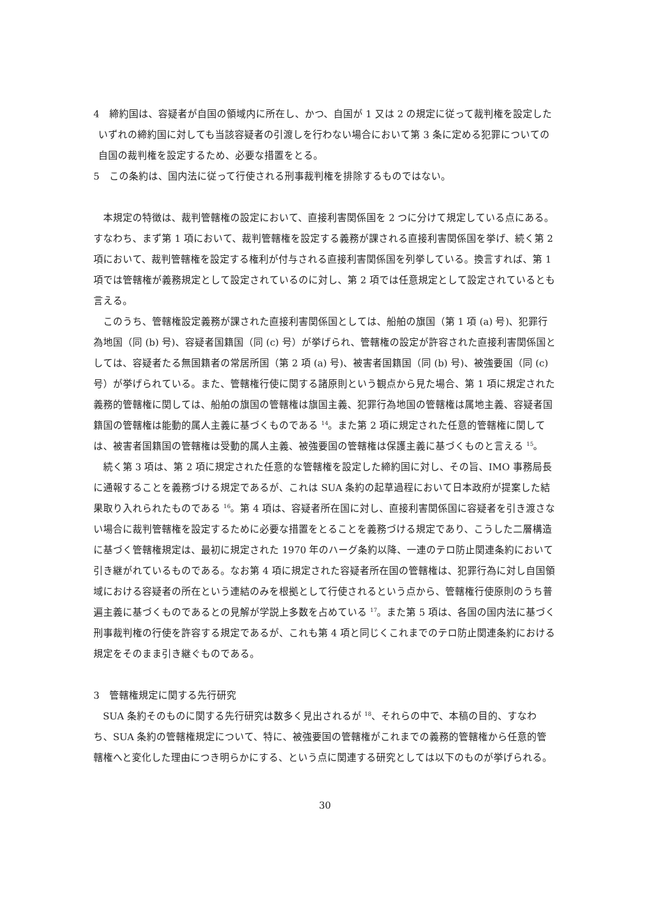4　締約国は、容疑者が自国の領域内に所在し、かつ、自国が 1 又は 2 の規定に従って裁判権を設定したいずれの締約国に対しても当該容疑者の引渡しを行わない場合において第 3 条に定める犯罪についての自国の裁判権を設定するため、必要な措置をとる。
5　この条約は、国内法に従って行使される刑事裁判権を排除するものではない。
本規定の特徴は、裁判管轄権の設定において、直接利害関係国を 2 つに分けて規定している点にある。すなわち、まず第 1 項において、裁判管轄権を設定する義務が課される直接利害関係国を挙げ、続く第 2 項において、裁判管轄権を設定する権利が付与される直接利害関係国を列挙している。換言すれば、第 1 項では管轄権が義務規定として設定されているのに対し、第 2 項では任意規定として設定されているとも言える。
このうち、管轄権設定義務が課された直接利害関係国としては、船舶の旗国（第 1 項 (a) 号)、犯罪行為地国（同 (b) 号)、容疑者国籍国（同 (c) 号）が挙げられ、管轄権の設定が許容された直接利害関係国としては、容疑者たる無国籍者の常居所国（第 2 項 (a) 号)、被害者国籍国（同 (b) 号)、被強要国（同 (c) 号）が挙げられている。また、管轄権行使に関する諸原則という観点から見た場合、第 1 項に規定された義務的管轄権に関しては、船舶の旗国の管轄権は旗国主義、犯罪行為地国の管轄権は属地主義、容疑者国籍国の管轄権は能動的属人主義に基づくものである <sup>14</sup>。また第 2 項に規定された任意的管轄権に関しては、被害者国籍国の管轄権は受動的属人主義、被強要国の管轄権は保護主義に基づくものと言える <sup>15</sup>。
続く第 3 項は、第 2 項に規定された任意的な管轄権を設定した締約国に対し、その旨、IMO 事務局長に通報することを義務づける規定であるが、これは SUA 条約の起草過程において日本政府が提案した結果取り入れられたものである <sup>16</sup>。第 4 項は、容疑者所在国に対し、直接利害関係国に容疑者を引き渡さない場合に裁判管轄権を設定するために必要な措置をとることを義務づける規定であり、こうした二層構造に基づく管轄権規定は、最初に規定された 1970 年のハーグ条約以降、一連のテロ防止関連条約において引き継がれているものである。なお第 4 項に規定された容疑者所在国の管轄権は、犯罪行為に対し自国領域における容疑者の所在という連結のみを根拠として行使されるという点から、管轄権行使原則のうち普遍主義に基づくものであるとの見解が学説上多数を占めている <sup>17</sup>。また第 5 項は、各国の国内法に基づく刑事裁判権の行使を許容する規定であるが、これも第 4 項と同じくこれまでのテロ防止関連条約における規定をそのまま引き継ぐものである。
3　管轄権規定に関する先行研究
SUA 条約そのものに関する先行研究は数多く見出されるが <sup>18</sup>、それらの中で、本稿の目的、すなわち、SUA 条約の管轄権規定について、特に、被強要国の管轄権がこれまでの義務的管轄権から任意的管轄権へと変化した理由につき明らかにする、という点に関連する研究としては以下のものが挙げられる。
30